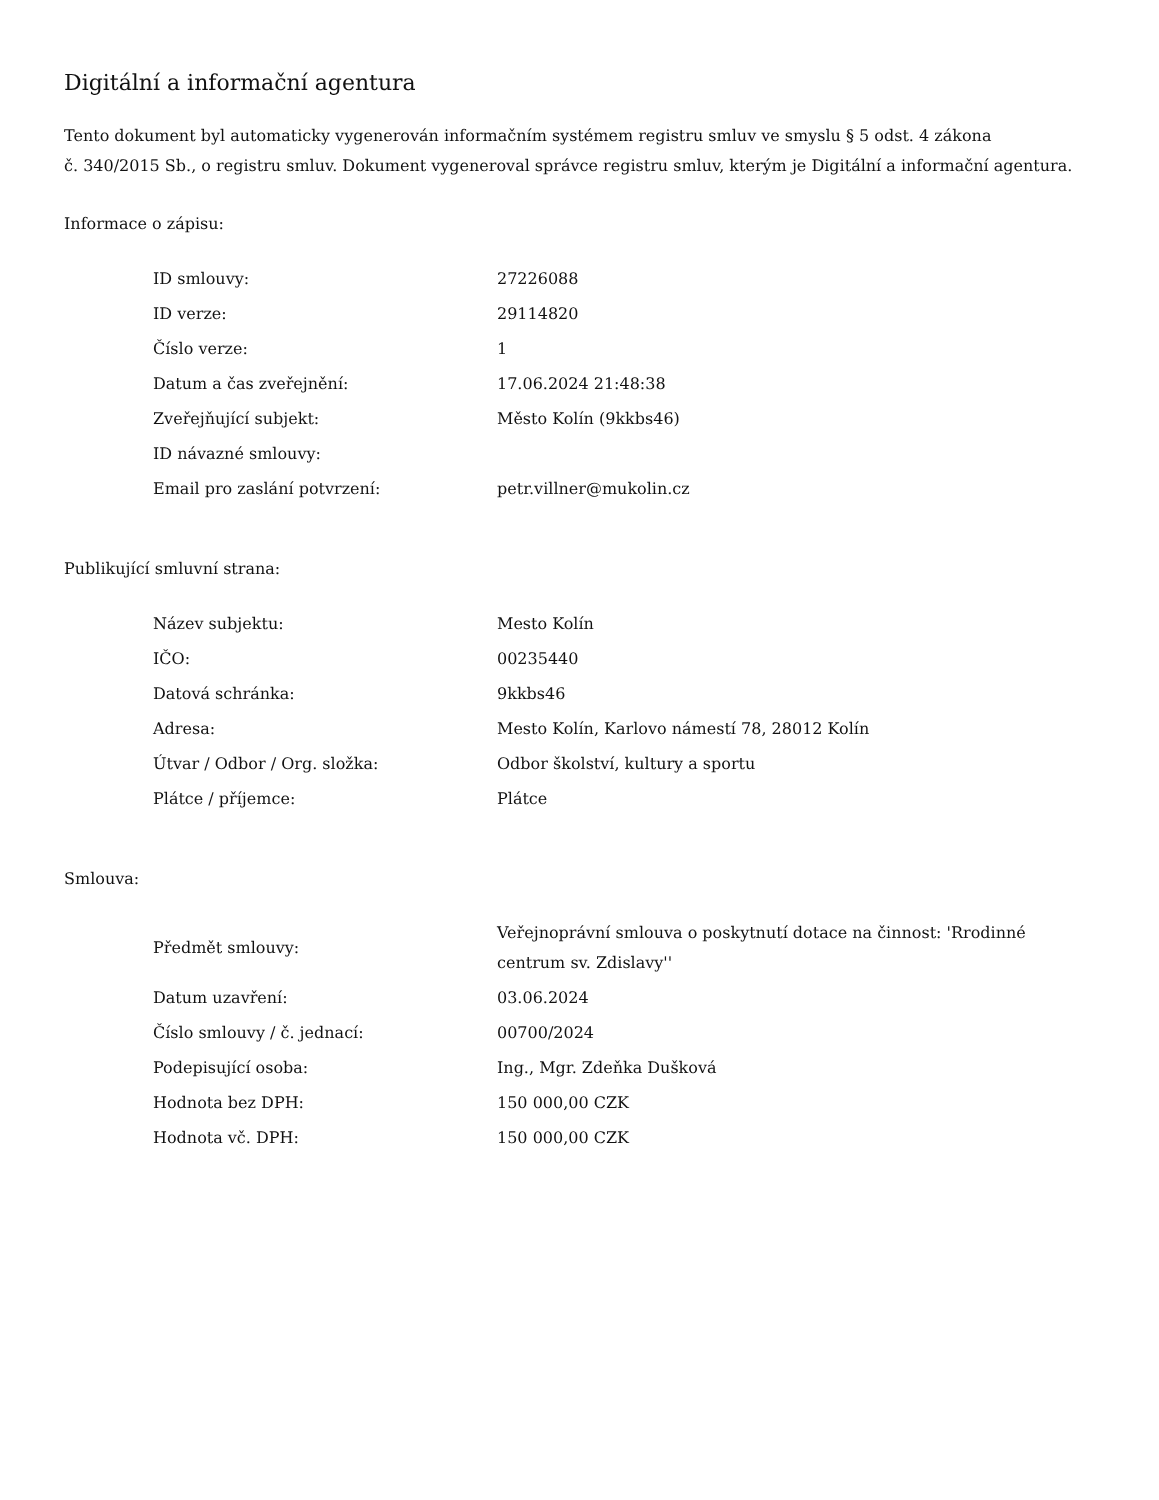Digitální a informační agentura
Tento dokument byl automaticky vygenerován informačním systémem registru smluv ve smyslu § 5 odst. 4 zákona
č. 340/2015 Sb., o registru smluv. Dokument vygeneroval správce registru smluv, kterým je Digitální a informační agentura.
Informace o zápisu:
| ID smlouvy: | 27226088 |
| ID verze: | 29114820 |
| Číslo verze: | 1 |
| Datum a čas zveřejnění: | 17.06.2024 21:48:38 |
| Zveřejňující subjekt: | Město Kolín (9kkbs46) |
| ID návazné smlouvy: | |
| Email pro zaslání potvrzení: | petr.villner@mukolin.cz |
Publikující smluvní strana:
| Název subjektu: | Mesto Kolín |
| IČO: | 00235440 |
| Datová schránka: | 9kkbs46 |
| Adresa: | Mesto Kolín, Karlovo námestí 78, 28012 Kolín |
| Útvar / Odbor / Org. složka: | Odbor školství, kultury a sportu |
| Plátce / příjemce: | Plátce |
Smlouva:
| Předmět smlouvy: | Veřejnoprávní smlouva o poskytnutí dotace na činnost: 'Rrodinné centrum sv. Zdislavy'' |
| Datum uzavření: | 03.06.2024 |
| Číslo smlouvy / č. jednací: | 00700/2024 |
| Podepisující osoba: | Ing., Mgr. Zdeňka Dušková |
| Hodnota bez DPH: | 150 000,00 CZK |
| Hodnota vč. DPH: | 150 000,00 CZK |